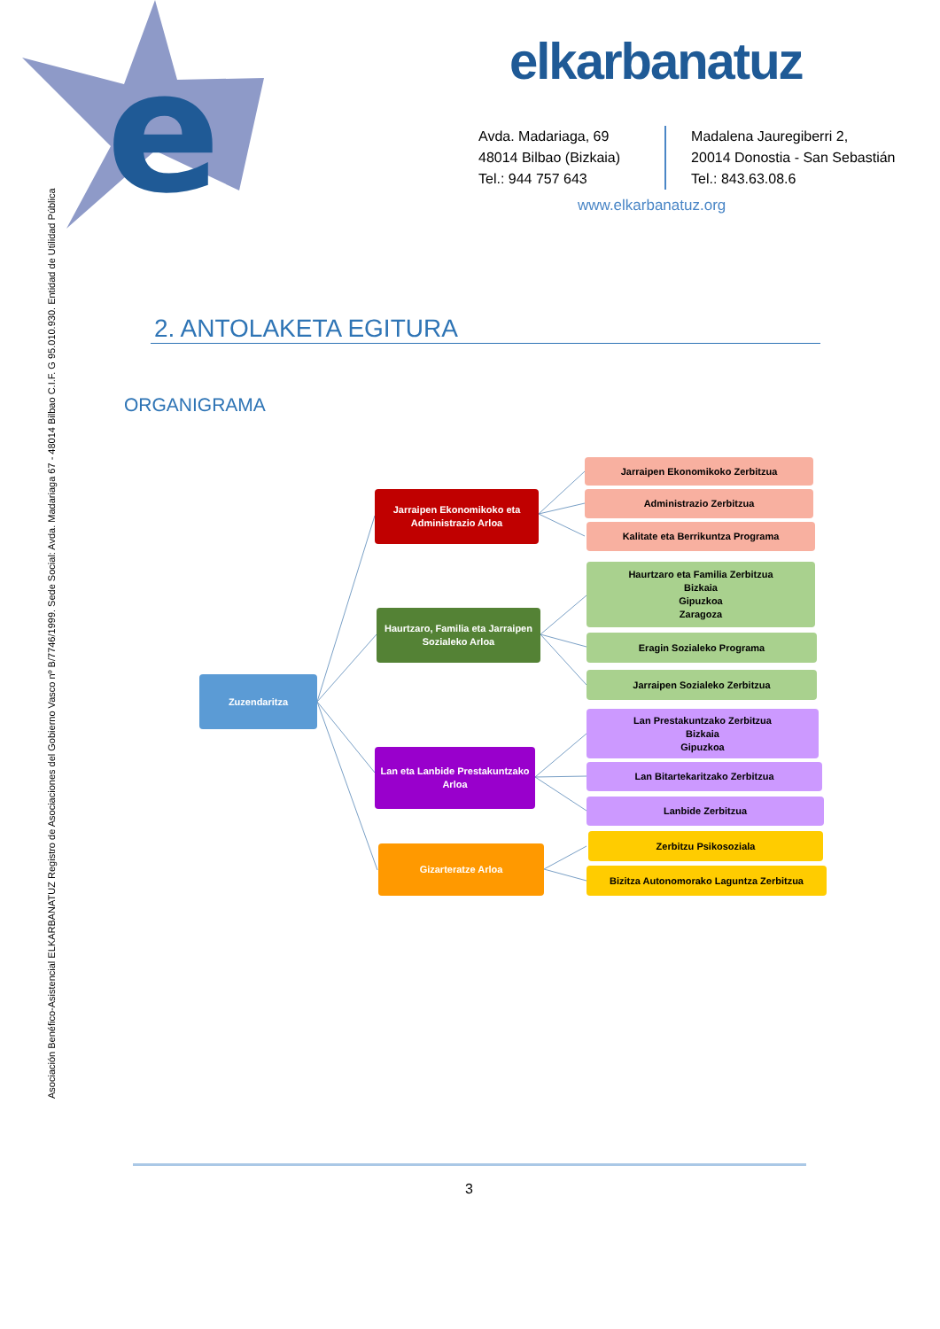e
elkarbanatuz
Avda. Madariaga, 69
48014 Bilbao (Bizkaia)
Tel.: 944 757 643
Madalena Jauregiberri 2,
20014 Donostia - San Sebastián
Tel.: 843.63.08.6
www.elkarbanatuz.org
Asociación Benéfico-Asistencial ELKARBANATUZ Registro de Asociaciones del Gobierno Vasco nº B/7746/1999. Sede Social: Avda. Madariaga 67 - 48014 Bilbao C.I.F. G 95.010.930. Entidad de Utilidad Pública
2. ANTOLAKETA EGITURA
ORGANIGRAMA
Zuzendaritza
Jarraipen Ekonomikoko eta
Administrazio Arloa
Jarraipen Ekonomikoko Zerbitzua
Administrazio Zerbitzua
Kalitate eta Berrikuntza Programa
Haurtzaro, Familia eta Jarraipen
Sozialeko Arloa
Haurtzaro eta Familia Zerbitzua
Bizkaia
Gipuzkoa
Zaragoza
Eragin Sozialeko Programa
Jarraipen Sozialeko Zerbitzua
Lan eta Lanbide Prestakuntzako
Arloa
Lan Prestakuntzako Zerbitzua
Bizkaia
Gipuzkoa
Lan Bitartekaritzako Zerbitzua
Lanbide Zerbitzua
Gizarteratze Arloa
Zerbitzu Psikosoziala
Bizitza Autonomorako Laguntza Zerbitzua
3